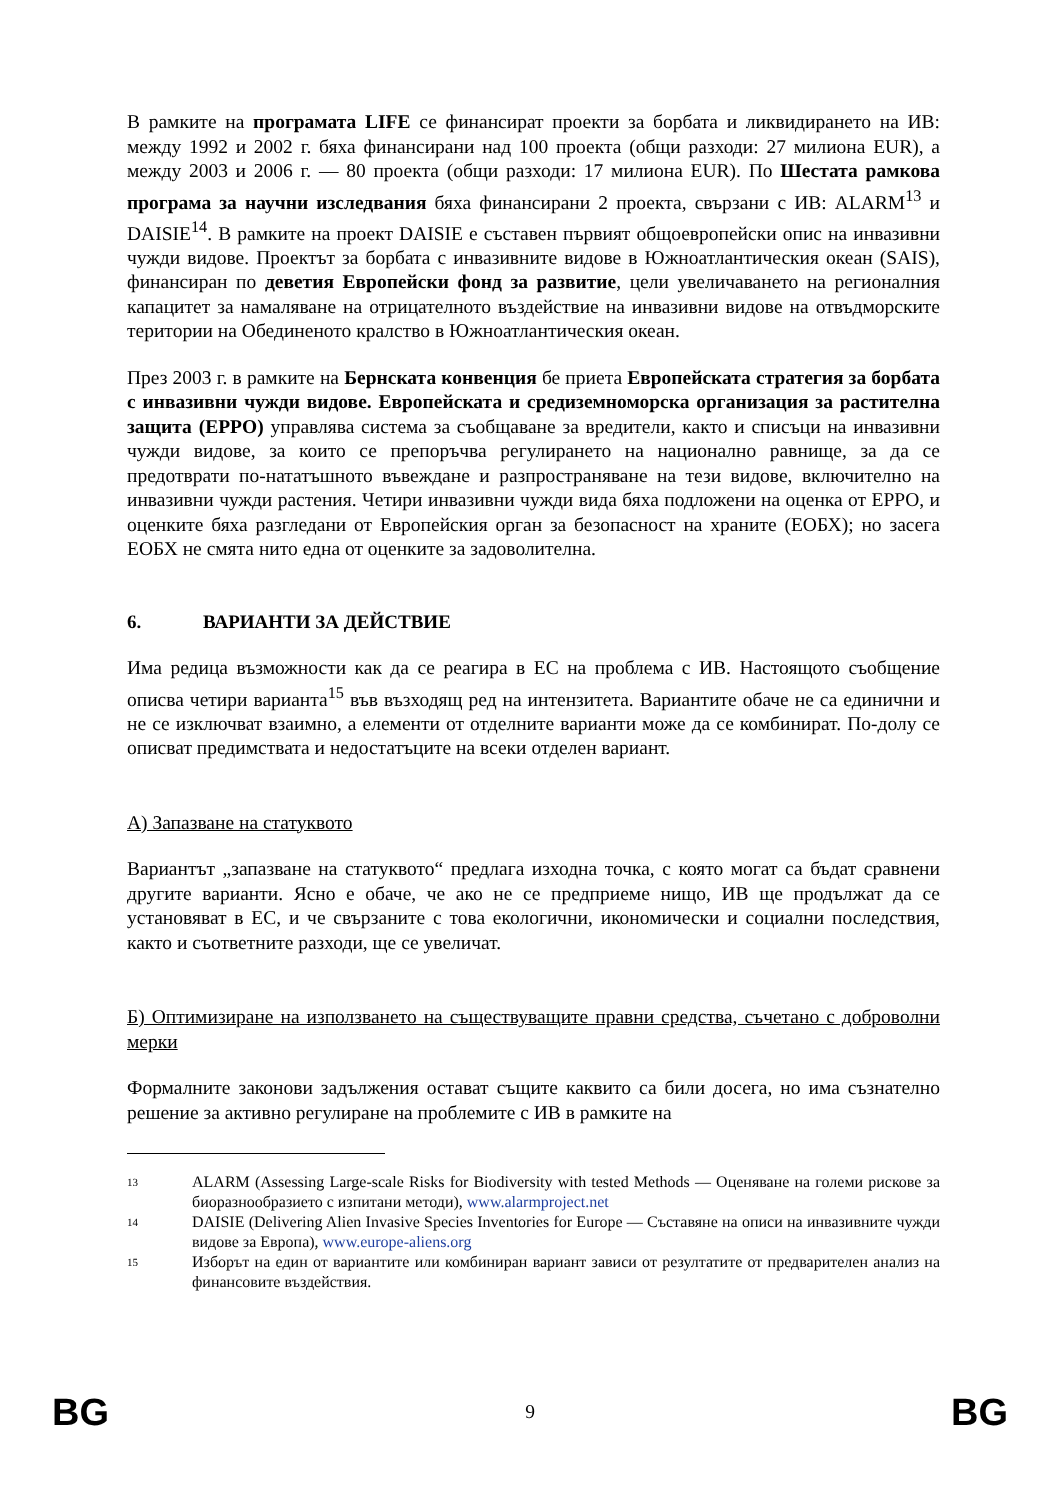В рамките на програмата LIFE се финансират проекти за борбата и ликвидирането на ИВ: между 1992 и 2002 г. бяха финансирани над 100 проекта (общи разходи: 27 милиона EUR), а между 2003 и 2006 г. — 80 проекта (общи разходи: 17 милиона EUR). По Шестата рамкова програма за научни изследвания бяха финансирани 2 проекта, свързани с ИВ: ALARM<sup>13</sup> и DAISIE<sup>14</sup>. В рамките на проект DAISIE е съставен първият общоевропейски опис на инвазивни чужди видове. Проектът за борбата с инвазивните видове в Южноатлантическия океан (SAIS), финансиран по деветия Европейски фонд за развитие, цели увеличаването на регионалния капацитет за намаляване на отрицателното въздействие на инвазивни видове на отвъдморските територии на Обединеното кралство в Южноатлантическия океан.
През 2003 г. в рамките на Бернската конвенция бе приета Европейската стратегия за борбата с инвазивни чужди видове. Европейската и средиземноморска организация за растителна защита (EPPO) управлява система за съобщаване за вредители, както и списъци на инвазивни чужди видове, за които се препоръчва регулирането на национално равнище, за да се предотврати по-нататъшното въвеждане и разпространяване на тези видове, включително на инвазивни чужди растения. Четири инвазивни чужди вида бяха подложени на оценка от EPPO, и оценките бяха разгледани от Европейския орган за безопасност на храните (ЕОБХ); но засега ЕОБХ не смята нито една от оценките за задоволителна.
6. ВАРИАНТИ ЗА ДЕЙСТВИЕ
Има редица възможности как да се реагира в ЕС на проблема с ИВ. Настоящото съобщение описва четири варианта<sup>15</sup> във възходящ ред на интензитета. Вариантите обаче не са единични и не се изключват взаимно, а елементи от отделните варианти може да се комбинират. По-долу се описват предимствата и недостатъците на всеки отделен вариант.
А) Запазване на статуквото
Вариантът „запазване на статуквото“ предлага изходна точка, с която могат са бъдат сравнени другите варианти. Ясно е обаче, че ако не се предприеме нищо, ИВ ще продължат да се установяват в ЕС, и че свързаните с това екологични, икономически и социални последствия, както и съответните разходи, ще се увеличат.
Б) Оптимизиране на използването на съществуващите правни средства, съчетано с доброволни мерки
Формалните законови задължения остават същите каквито са били досега, но има съзнателно решение за активно регулиране на проблемите с ИВ в рамките на
13 ALARM (Assessing Large-scale Risks for Biodiversity with tested Methods — Оценяване на големи рискове за биоразнообразието с изпитани методи), www.alarmproject.net
14 DAISIE (Delivering Alien Invasive Species Inventories for Europe — Съставяне на описи на инвазивните чужди видове за Европа), www.europe-aliens.org
15 Изборът на един от вариантите или комбиниран вариант зависи от резултатите от предварителен анализ на финансовите въздействия.
BG 9 BG